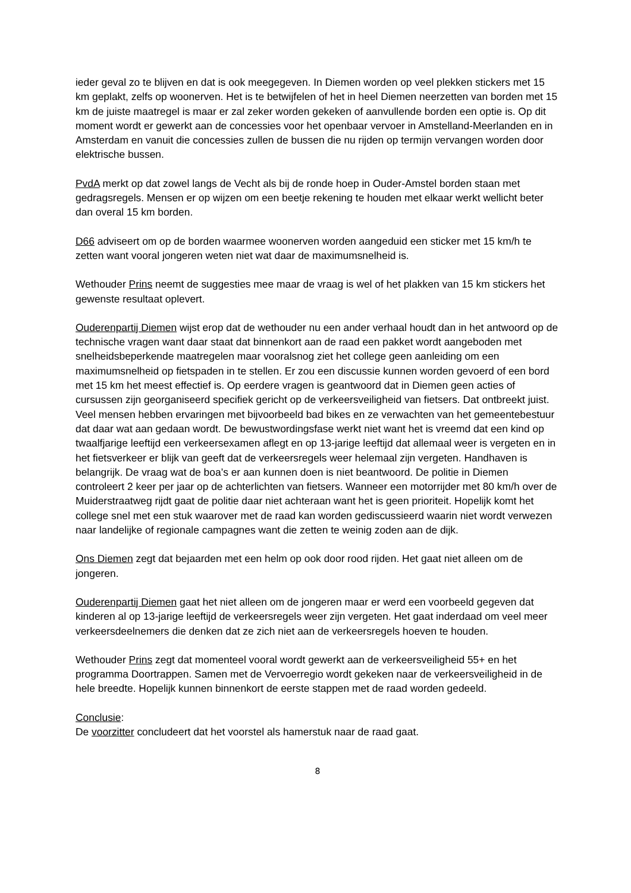ieder geval zo te blijven en dat is ook meegegeven. In Diemen worden op veel plekken stickers met 15 km geplakt, zelfs op woonerven. Het is te betwijfelen of het in heel Diemen neerzetten van borden met 15 km de juiste maatregel is maar er zal zeker worden gekeken of aanvullende borden een optie is. Op dit moment wordt er gewerkt aan de concessies voor het openbaar vervoer in Amstelland-Meerlanden en in Amsterdam en vanuit die concessies zullen de bussen die nu rijden op termijn vervangen worden door elektrische bussen.
PvdA merkt op dat zowel langs de Vecht als bij de ronde hoep in Ouder-Amstel borden staan met gedragsregels. Mensen er op wijzen om een beetje rekening te houden met elkaar werkt wellicht beter dan overal 15 km borden.
D66 adviseert om op de borden waarmee woonerven worden aangeduid een sticker met 15 km/h te zetten want vooral jongeren weten niet wat daar de maximumsnelheid is.
Wethouder Prins neemt de suggesties mee maar de vraag is wel of het plakken van 15 km stickers het gewenste resultaat oplevert.
Ouderenpartij Diemen wijst erop dat de wethouder nu een ander verhaal houdt dan in het antwoord op de technische vragen want daar staat dat binnenkort aan de raad een pakket wordt aangeboden met snelheidsbeperkende maatregelen maar vooralsnog ziet het college geen aanleiding om een maximumsnelheid op fietspaden in te stellen. Er zou een discussie kunnen worden gevoerd of een bord met 15 km het meest effectief is. Op eerdere vragen is geantwoord dat in Diemen geen acties of cursussen zijn georganiseerd specifiek gericht op de verkeersveiligheid van fietsers. Dat ontbreekt juist. Veel mensen hebben ervaringen met bijvoorbeeld bad bikes en ze verwachten van het gemeentebestuur dat daar wat aan gedaan wordt. De bewustwordingsfase werkt niet want het is vreemd dat een kind op twaalfjarige leeftijd een verkeersexamen aflegt en op 13-jarige leeftijd dat allemaal weer is vergeten en in het fietsverkeer er blijk van geeft dat de verkeersregels weer helemaal zijn vergeten. Handhaven is belangrijk. De vraag wat de boa’s er aan kunnen doen is niet beantwoord. De politie in Diemen controleert 2 keer per jaar op de achterlichten van fietsers. Wanneer een motorrijder met 80 km/h over de Muiderstraatweg rijdt gaat de politie daar niet achteraan want het is geen prioriteit. Hopelijk komt het college snel met een stuk waarover met de raad kan worden gediscussieerd waarin niet wordt verwezen naar landelijke of regionale campagnes want die zetten te weinig zoden aan de dijk.
Ons Diemen zegt dat bejaarden met een helm op ook door rood rijden. Het gaat niet alleen om de jongeren.
Ouderenpartij Diemen gaat het niet alleen om de jongeren maar er werd een voorbeeld gegeven dat kinderen al op 13-jarige leeftijd de verkeersregels weer zijn vergeten. Het gaat inderdaad om veel meer verkeersdeelnemers die denken dat ze zich niet aan de verkeersregels hoeven te houden.
Wethouder Prins zegt dat momenteel vooral wordt gewerkt aan de verkeersveiligheid 55+ en het programma Doortrappen. Samen met de Vervoerregio wordt gekeken naar de verkeersveiligheid in de hele breedte. Hopelijk kunnen binnenkort de eerste stappen met de raad worden gedeeld.
Conclusie:
De voorzitter concludeert dat het voorstel als hamerstuk naar de raad gaat.
8